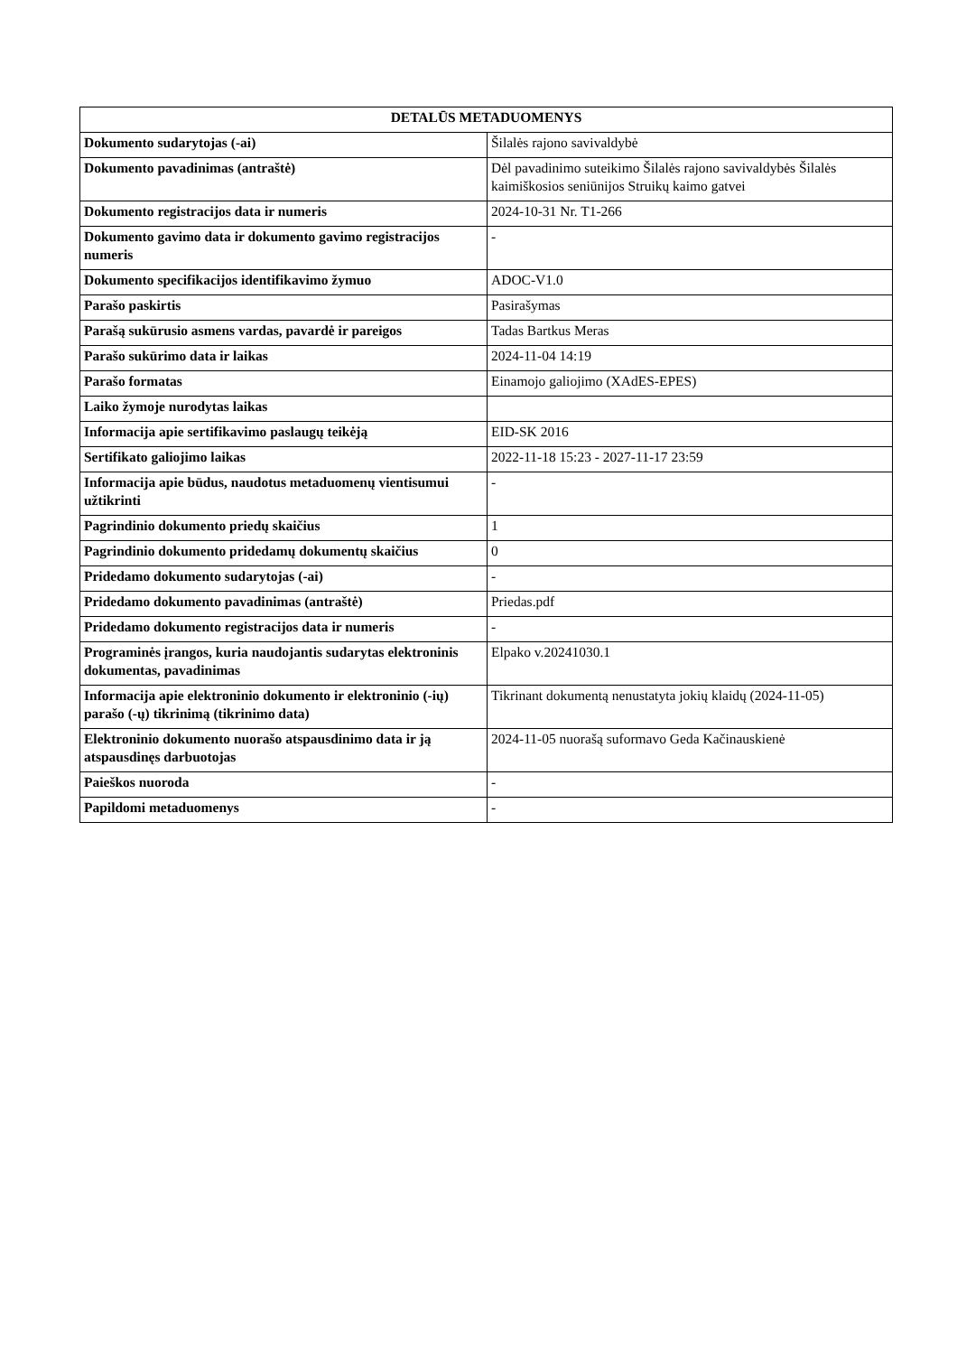| DETALŪS METADUOMENYS | |
| --- | --- |
| Dokumento sudarytojas (-ai) | Šilalės rajono savivaldybė |
| Dokumento pavadinimas (antraštė) | Dėl pavadinimo suteikimo Šilalės rajono savivaldybės Šilalės kaimiškosios seniūnijos Struikų kaimo gatvei |
| Dokumento registracijos data ir numeris | 2024-10-31 Nr. T1-266 |
| Dokumento gavimo data ir dokumento gavimo registracijos numeris | - |
| Dokumento specifikacijos identifikavimo žymuo | ADOC-V1.0 |
| Parašo paskirtis | Pasirašymas |
| Parašą sukūrusio asmens vardas, pavardė ir pareigos | Tadas Bartkus Meras |
| Parašo sukūrimo data ir laikas | 2024-11-04 14:19 |
| Parašo formatas | Einamojo galiojimo (XAdES-EPES) |
| Laiko žymoje nurodytas laikas | |
| Informacija apie sertifikavimo paslaugų teikėją | EID-SK 2016 |
| Sertifikato galiojimo laikas | 2022-11-18 15:23 - 2027-11-17 23:59 |
| Informacija apie būdus, naudotus metaduomenų vientisumui užtikrinti | - |
| Pagrindinio dokumento priedų skaičius | 1 |
| Pagrindinio dokumento pridedamų dokumentų skaičius | 0 |
| Pridedamo dokumento sudarytojas (-ai) | - |
| Pridedamo dokumento pavadinimas (antraštė) | Priedas.pdf |
| Pridedamo dokumento registracijos data ir numeris | - |
| Programinės įrangos, kuria naudojantis sudarytas elektroninis dokumentas, pavadinimas | Elpako v.20241030.1 |
| Informacija apie elektroninio dokumento ir elektroninio (-ių) parašo (-ų) tikrinimą (tikrinimo data) | Tikrinant dokumentą nenustatyta jokių klaidų (2024-11-05) |
| Elektroninio dokumento nuorašo atspausdinimo data ir ją atspausdinęs darbuotojas | 2024-11-05 nuorašą suformavo Geda Kačinauskienė |
| Paieškos nuoroda | - |
| Papildomi metaduomenys | - |